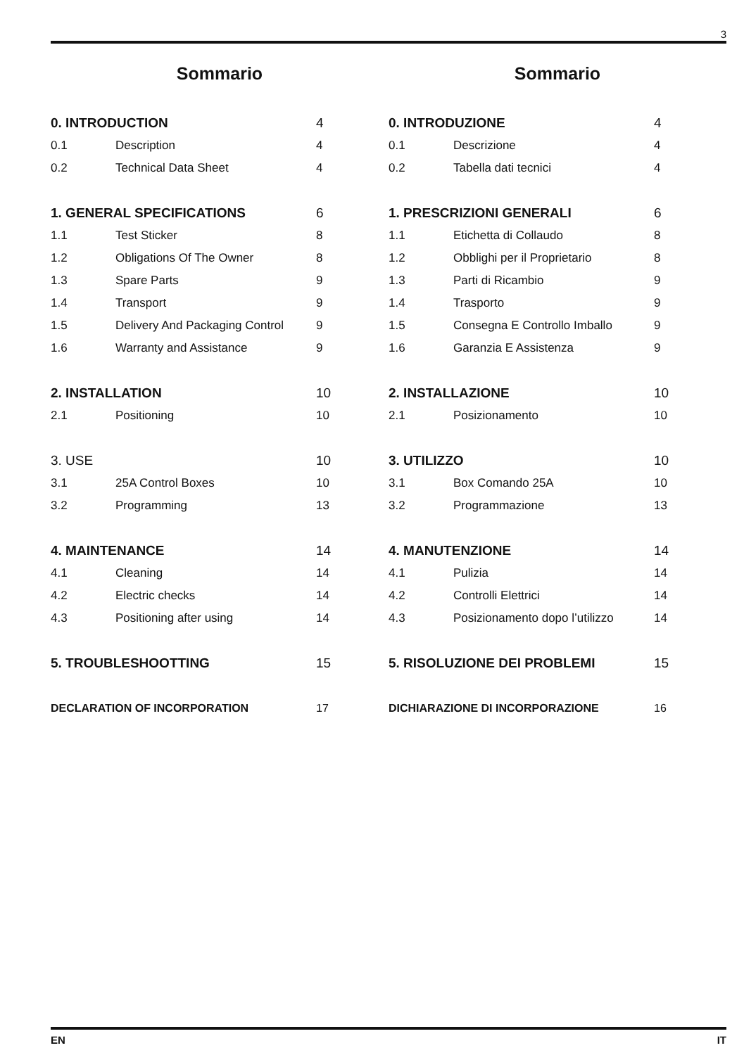3
Sommario
0. INTRODUCTION 4
0.1 Description 4
0.2 Technical Data Sheet 4
1. GENERAL SPECIFICATIONS 6
1.1 Test Sticker 8
1.2 Obligations Of The Owner 8
1.3 Spare Parts 9
1.4 Transport 9
1.5 Delivery And Packaging Control 9
1.6 Warranty and Assistance 9
2. INSTALLATION 10
2.1 Positioning 10
3. USE 10
3.1 25A Control Boxes 10
3.2 Programming 13
4. MAINTENANCE 14
4.1 Cleaning 14
4.2 Electric checks 14
4.3 Positioning after using 14
5. TROUBLESHOOTTING 15
DECLARATION OF INCORPORATION 17
Sommario
0. INTRODUZIONE 4
0.1 Descrizione 4
0.2 Tabella dati tecnici 4
1. PRESCRIZIONI GENERALI 6
1.1 Etichetta di Collaudo 8
1.2 Obblighi per il Proprietario 8
1.3 Parti di Ricambio 9
1.4 Trasporto 9
1.5 Consegna E Controllo Imballo 9
1.6 Garanzia E Assistenza 9
2. INSTALLAZIONE 10
2.1 Posizionamento 10
3. UTILIZZO 10
3.1 Box Comando 25A 10
3.2 Programmazione 13
4. MANUTENZIONE 14
4.1 Pulizia 14
4.2 Controlli Elettrici 14
4.3 Posizionamento dopo l’utilizzo 14
5. RISOLUZIONE DEI PROBLEMI 15
DICHIARAZIONE DI INCORPORAZIONE 16
EN IT